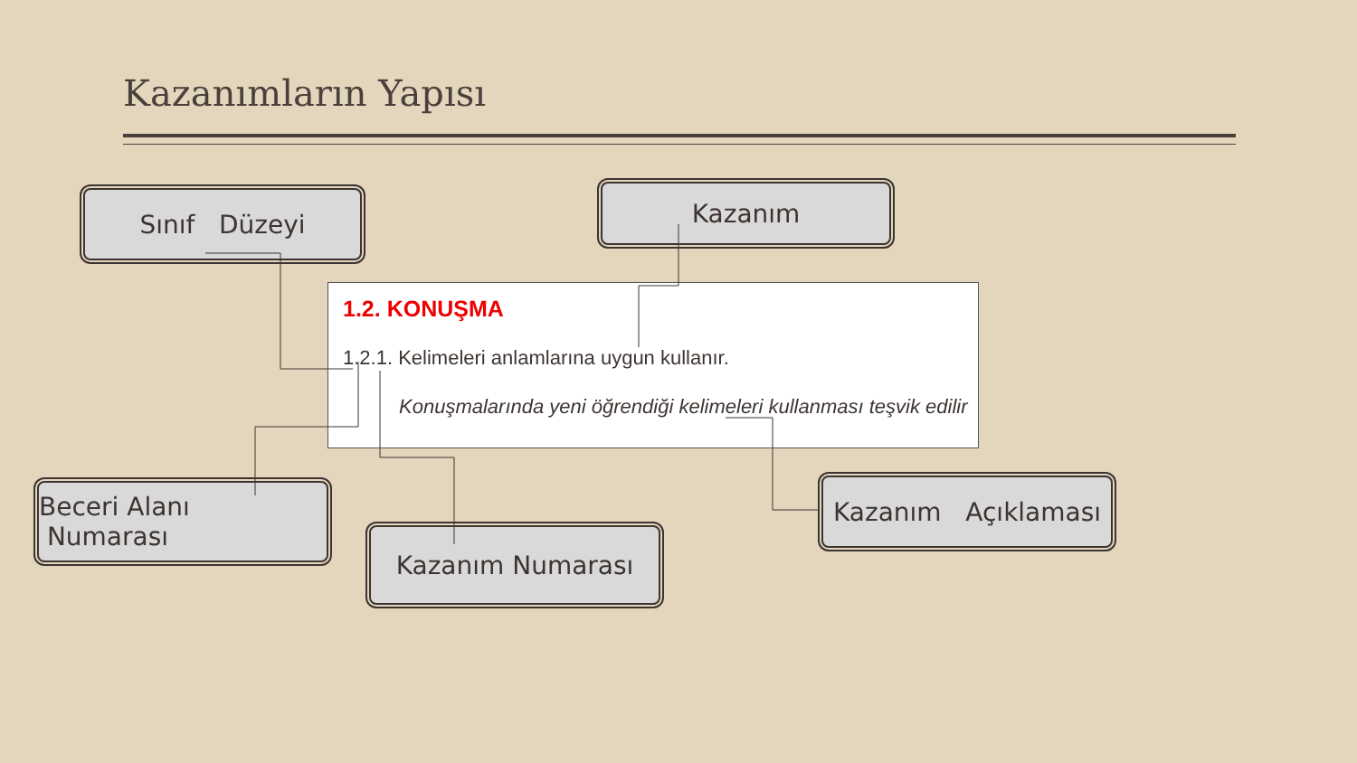Kazanımların Yapısı
Sınıf Düzeyi Kazanım
1.2. KONUŞMA
1.2.1. Kelimeleri anlamlarına uygun kullanır.
Konuşmalarında yeni öğrendiği kelimeleri kullanması teşvik edilir
Beceri Alanı Numarası
Kazanım Numarası
Kazanım Açıklaması